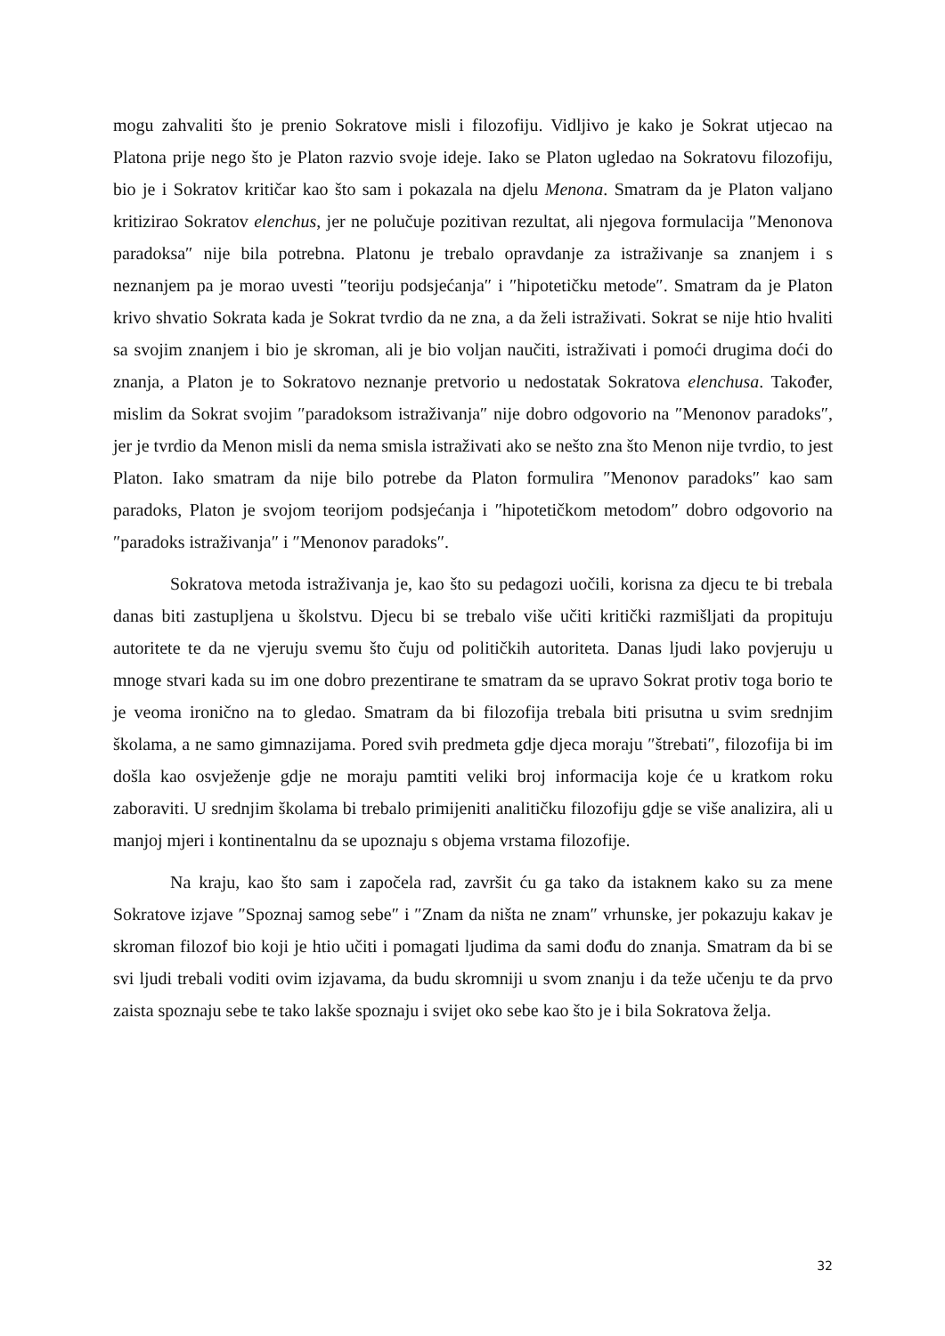mogu zahvaliti što je prenio Sokratove misli i filozofiju. Vidljivo je kako je Sokrat utjecao na Platona prije nego što je Platon razvio svoje ideje. Iako se Platon ugledao na Sokratovu filozofiju, bio je i Sokratov kritičar kao što sam i pokazala na djelu Menona. Smatram da je Platon valjano kritizirao Sokratov elenchus, jer ne polučuje pozitivan rezultat, ali njegova formulacija ″Menonova paradoksa″ nije bila potrebna. Platonu je trebalo opravdanje za istraživanje sa znanjem i s neznanjem pa je morao uvesti ″teoriju podsjećanja″ i ″hipotetičku metode″. Smatram da je Platon krivo shvatio Sokrata kada je Sokrat tvrdio da ne zna, a da želi istraživati. Sokrat se nije htio hvaliti sa svojim znanjem i bio je skroman, ali je bio voljan naučiti, istraživati i pomoći drugima doći do znanja, a Platon je to Sokratovo neznanje pretvorio u nedostatak Sokratova elenchusa. Također, mislim da Sokrat svojim ″paradoksom istraživanja″ nije dobro odgovorio na ″Menonov paradoks″, jer je tvrdio da Menon misli da nema smisla istraživati ako se nešto zna što Menon nije tvrdio, to jest Platon. Iako smatram da nije bilo potrebe da Platon formulira ″Menonov paradoks″ kao sam paradoks, Platon je svojom teorijom podsjećanja i ″hipotetičkom metodom″ dobro odgovorio na ″paradoks istraživanja″ i ″Menonov paradoks″.
Sokratova metoda istraživanja je, kao što su pedagozi uočili, korisna za djecu te bi trebala danas biti zastupljena u školstvu. Djecu bi se trebalo više učiti kritički razmišljati da propituju autoritete te da ne vjeruju svemu što čuju od političkih autoriteta. Danas ljudi lako povjeruju u mnoge stvari kada su im one dobro prezentirane te smatram da se upravo Sokrat protiv toga borio te je veoma ironično na to gledao. Smatram da bi filozofija trebala biti prisutna u svim srednjim školama, a ne samo gimnazijama. Pored svih predmeta gdje djeca moraju ″štrebati″, filozofija bi im došla kao osvježenje gdje ne moraju pamtiti veliki broj informacija koje će u kratkom roku zaboraviti. U srednjim školama bi trebalo primijeniti analitičku filozofiju gdje se više analizira, ali u manjoj mjeri i kontinentalnu da se upoznaju s objema vrstama filozofije.
Na kraju, kao što sam i započela rad, završit ću ga tako da istaknem kako su za mene Sokratove izjave ″Spoznaj samog sebe″ i ″Znam da ništa ne znam″ vrhunske, jer pokazuju kakav je skroman filozof bio koji je htio učiti i pomagati ljudima da sami dođu do znanja. Smatram da bi se svi ljudi trebali voditi ovim izjavama, da budu skromniji u svom znanju i da teže učenju te da prvo zaista spoznaju sebe te tako lakše spoznaju i svijet oko sebe kao što je i bila Sokratova želja.
32